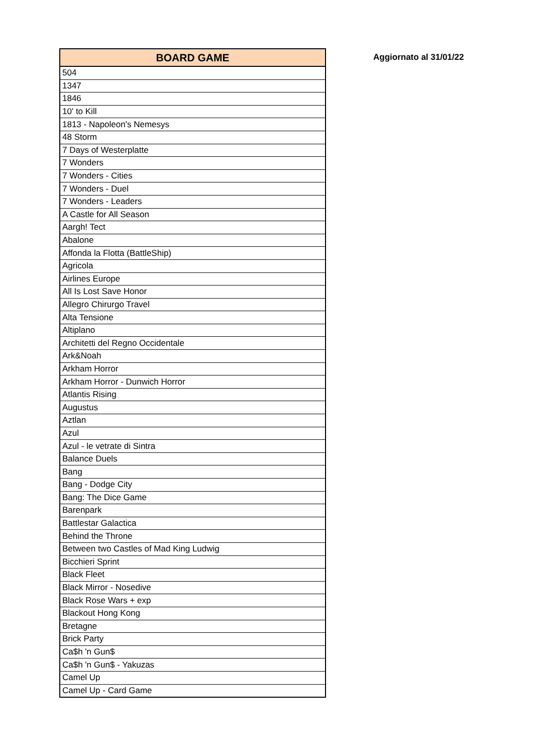| BOARD GAME |
| --- |
| 504 |
| 1347 |
| 1846 |
| 10' to Kill |
| 1813 - Napoleon's Nemesys |
| 48 Storm |
| 7 Days of Westerplatte |
| 7 Wonders |
| 7 Wonders - Cities |
| 7 Wonders - Duel |
| 7 Wonders - Leaders |
| A Castle for All Season |
| Aargh! Tect |
| Abalone |
| Affonda la Flotta (BattleShip) |
| Agricola |
| Airlines Europe |
| All Is Lost Save Honor |
| Allegro Chirurgo Travel |
| Alta Tensione |
| Altiplano |
| Architetti del Regno Occidentale |
| Ark&Noah |
| Arkham Horror |
| Arkham Horror - Dunwich Horror |
| Atlantis Rising |
| Augustus |
| Aztlan |
| Azul |
| Azul - le vetrate di Sintra |
| Balance Duels |
| Bang |
| Bang - Dodge City |
| Bang: The Dice Game |
| Barenpark |
| Battlestar Galactica |
| Behind the Throne |
| Between two Castles of Mad King Ludwig |
| Bicchieri Sprint |
| Black Fleet |
| Black Mirror - Nosedive |
| Black Rose Wars + exp |
| Blackout Hong Kong |
| Bretagne |
| Brick Party |
| Ca$h 'n Gun$ |
| Ca$h 'n Gun$ - Yakuzas |
| Camel Up |
| Camel Up - Card Game |
Aggiornato al 31/01/22